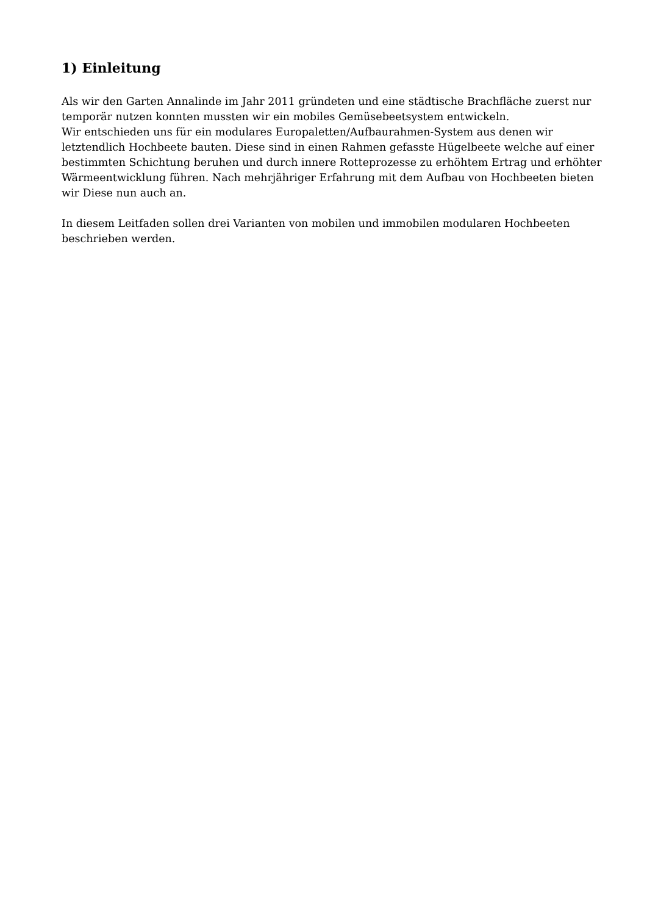1) Einleitung
Als wir den Garten Annalinde im Jahr 2011 gründeten und eine städtische Brachfläche zuerst nur temporär nutzen konnten mussten wir ein mobiles Gemüsebeetsystem entwickeln.
Wir entschieden uns für ein modulares Europaletten/Aufbaurahmen-System aus denen wir letztendlich Hochbeete bauten. Diese sind in einen Rahmen gefasste Hügelbeete welche auf einer bestimmten Schichtung beruhen und durch innere Rotteprozesse zu erhöhtem Ertrag und erhöhter Wärmeentwicklung führen. Nach mehrjähriger Erfahrung mit dem Aufbau von Hochbeeten bieten wir Diese nun auch an.
In diesem Leitfaden sollen drei Varianten von mobilen und immobilen modularen Hochbeeten beschrieben werden.